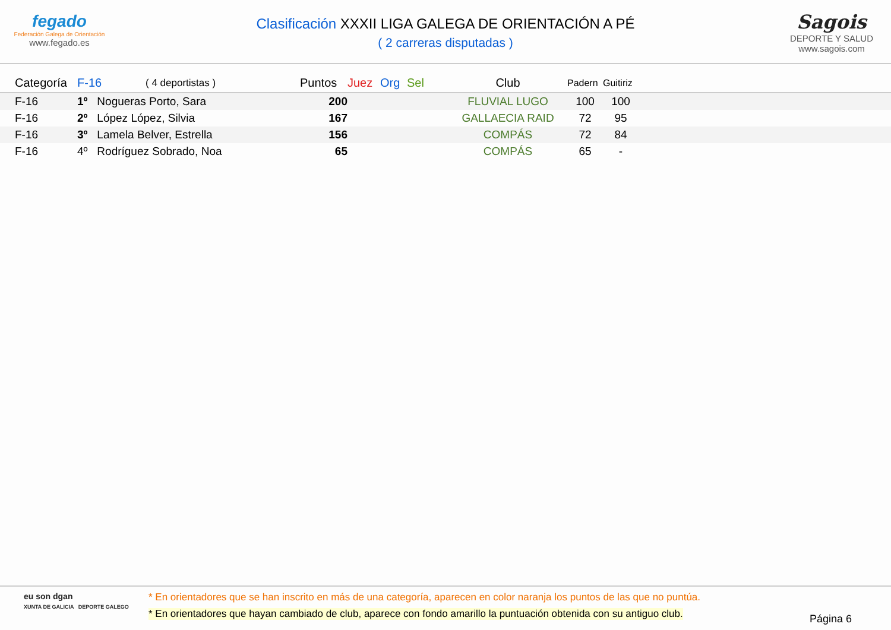fegado
Federación Galega de Orientación
www.fegado.es
Clasificación XXXII LIGA GALEGA DE ORIENTACIÓN A PÉ
( 2 carreras disputadas )
Sagois
DEPORTE Y SALUD
www.sagois.com
| | Categoría | F-16 | ( 4 deportistas ) | Puntos | Juez | Org | Sel | Club | Padern | Guitiriz | |
| --- | --- | --- | --- | --- | --- | --- | --- | --- | --- | --- | --- |
| | F-16 | 1º Nogueras Porto, Sara | | 200 | | | | FLUVIAL LUGO | 100 | 100 | |
| | F-16 | 2º López López, Silvia | | 167 | | | | GALLAECIA RAID | 72 | 95 | |
| | F-16 | 3º Lamela Belver, Estrella | | 156 | | | | COMPÁS | 72 | 84 | |
| | F-16 | 4º Rodríguez Sobrado, Noa | | 65 | | | | COMPÁS | 65 | - | |
eu son dgan
XUNTA DE GALICIA DEPORTE GALEGO
* En orientadores que se han inscrito en más de una categoría, aparecen en color naranja los puntos de las que no puntúa.
* En orientadores que hayan cambiado de club, aparece con fondo amarillo la puntuación obtenida con su antiguo club.
Página 6